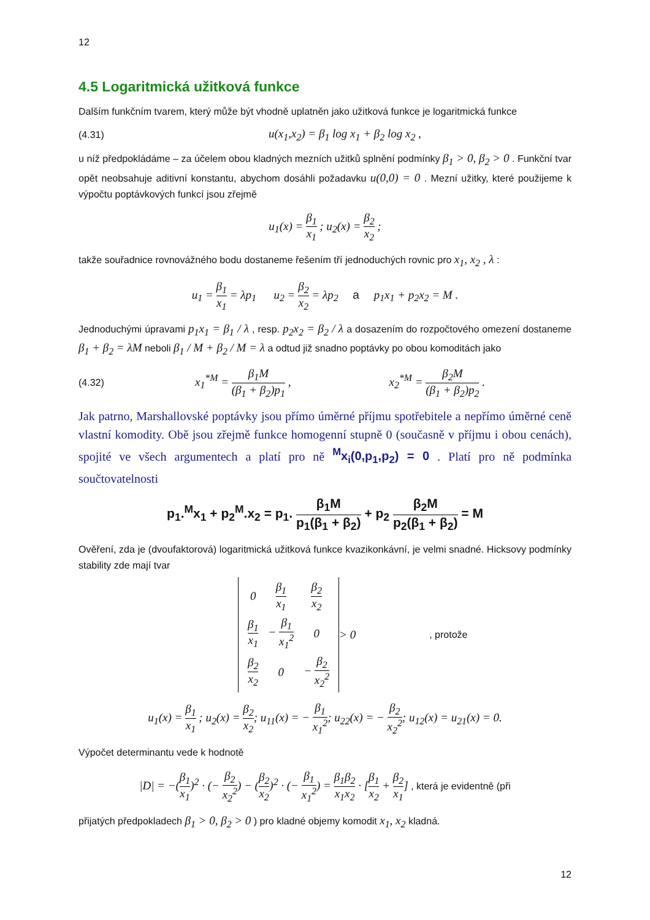12
4.5 Logaritmická užitková funkce
Dalším funkčním tvarem, který může být vhodně uplatněn jako užitková funkce je logaritmická funkce
(4.31) u(x<sub>1</sub>,x<sub>2</sub>) = β<sub>1</sub> log x<sub>1</sub> + β<sub>2</sub> log x<sub>2</sub> ,
u níž předpokládáme – za účelem obou kladných mezních užitků splnění podmínky β<sub>1</sub> > 0, β<sub>2</sub> > 0 . Funkční tvar opět neobsahuje aditivní konstantu, abychom dosáhli požadavku u(0,0) = 0 . Mezní užitky, které použijeme k výpočtu poptávkových funkcí jsou zřejmě
u<sub>1</sub>(x) = β<sub>1</sub> x<sub>1</sub> ; u<sub>2</sub>(x) = β<sub>2</sub> x<sub>2</sub> ;
takže souřadnice rovnovážného bodu dostaneme řešením tří jednoduchých rovnic pro x<sub>1</sub>, x<sub>2</sub> , λ :
u<sub>1</sub> = β<sub>1</sub> x<sub>1</sub> = λp<sub>1</sub> u<sub>2</sub> = β<sub>2</sub> x<sub>2</sub> = λp<sub>2</sub> a p<sub>1</sub>x<sub>1</sub> + p<sub>2</sub>x<sub>2</sub> = M .
Jednoduchými úpravami p<sub>1</sub>x<sub>1</sub> = β<sub>1</sub> / λ , resp. p<sub>2</sub>x<sub>2</sub> = β<sub>2</sub> / λ a dosazením do rozpočtového omezení dostaneme β<sub>1</sub> + β<sub>2</sub> = λM neboli β<sub>1</sub> / M + β<sub>2</sub> / M = λ a odtud již snadno poptávky po obou komoditách jako
(4.32) x<sub>1</sub><sup>*M</sup> = β<sub>1</sub>M (β<sub>1</sub> + β<sub>2</sub>)p<sub>1</sub> , x<sub>2</sub><sup>*M</sup> = β<sub>2</sub>M (β<sub>1</sub> + β<sub>2</sub>)p<sub>2</sub> .
Jak patrno, Marshallovské poptávky jsou přímo úměrné příjmu spotřebitele a nepřímo úměrné ceně vlastní komodity. Obě jsou zřejmě funkce homogenní stupně 0 (současně v příjmu i obou cenách), spojité ve všech argumentech a platí pro ně <sup>M</sup>x<sub>i</sub>(0,p<sub>1</sub>,p<sub>2</sub>) = 0 . Platí pro ně podmínka součtovatelnosti
p<sub>1</sub>.<sup>M</sup>x<sub>1</sub> + p<sub>2</sub><sup>M</sup>.x<sub>2</sub> = p<sub>1</sub>. β<sub>1</sub>M p<sub>1</sub>(β<sub>1</sub> + β<sub>2</sub>) + p<sub>2</sub> β<sub>2</sub>M p<sub>2</sub>(β<sub>1</sub> + β<sub>2</sub>) = M
Ověření, zda je (dvoufaktorová) logaritmická užitková funkce kvazikonkávní, je velmi snadné. Hicksovy podmínky stability zde mají tvar
| 0 | β<sub>1</sub> x<sub>1</sub> | β<sub>2</sub> x<sub>2</sub> |
| β<sub>1</sub> x<sub>1</sub> | − β<sub>1</sub> x<sub>1</sub><sup>2</sup> | 0 |
| β<sub>2</sub> x<sub>2</sub> | 0 | − β<sub>2</sub> x<sub>2</sub><sup>2</sup> |
> 0, protože
u<sub>1</sub>(x) = β<sub>1</sub> x<sub>1</sub> ; u<sub>2</sub>(x) = β<sub>2</sub> x<sub>2</sub>; u<sub>11</sub>(x) = − β<sub>1</sub> x<sub>1</sub><sup>2</sup>; u<sub>22</sub>(x) = − β<sub>2</sub> x<sub>2</sub><sup>2</sup>; u<sub>12</sub>(x) = u<sub>21</sub>(x) = 0.
Výpočet determinantu vede k hodnotě
|D| = −(β<sub>1</sub> x<sub>1</sub>)<sup>2</sup> · (− β<sub>2</sub> x<sub>2</sub><sup>2</sup>) − (β<sub>2</sub> x<sub>2</sub>)<sup>2</sup> · (− β<sub>1</sub> x<sub>1</sub><sup>2</sup>) = β<sub>1</sub>β<sub>2</sub> x<sub>1</sub>x<sub>2</sub> · [β<sub>1</sub> x<sub>2</sub> + β<sub>2</sub> x<sub>1</sub>] , která je evidentně (při
přijatých předpokladech β<sub>1</sub> > 0, β<sub>2</sub> > 0 ) pro kladné objemy komodit x<sub>1</sub>, x<sub>2</sub> kladná.
12